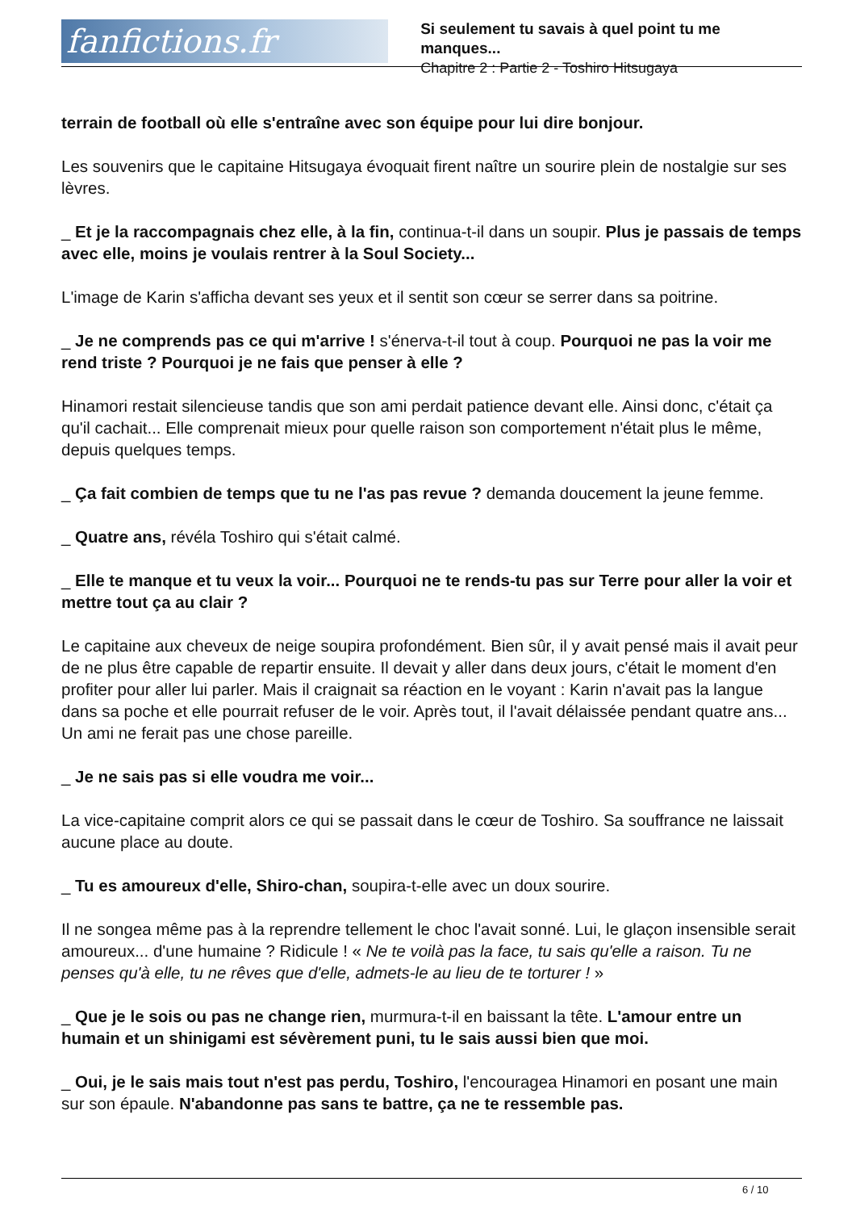fanfictions.fr
Si seulement tu savais à quel point tu me manques...
Chapitre 2 : Partie 2 - Toshiro Hitsugaya
terrain de football où elle s'entraîne avec son équipe pour lui dire bonjour.
Les souvenirs que le capitaine Hitsugaya évoquait firent naître un sourire plein de nostalgie sur ses lèvres.
_ Et je la raccompagnais chez elle, à la fin, continua-t-il dans un soupir. Plus je passais de temps avec elle, moins je voulais rentrer à la Soul Society...
L'image de Karin s'afficha devant ses yeux et il sentit son cœur se serrer dans sa poitrine.
_ Je ne comprends pas ce qui m'arrive ! s'énerva-t-il tout à coup. Pourquoi ne pas la voir me rend triste ? Pourquoi je ne fais que penser à elle ?
Hinamori restait silencieuse tandis que son ami perdait patience devant elle. Ainsi donc, c'était ça qu'il cachait... Elle comprenait mieux pour quelle raison son comportement n'était plus le même, depuis quelques temps.
_ Ça fait combien de temps que tu ne l'as pas revue ? demanda doucement la jeune femme.
_ Quatre ans, révéla Toshiro qui s'était calmé.
_ Elle te manque et tu veux la voir... Pourquoi ne te rends-tu pas sur Terre pour aller la voir et mettre tout ça au clair ?
Le capitaine aux cheveux de neige soupira profondément. Bien sûr, il y avait pensé mais il avait peur de ne plus être capable de repartir ensuite. Il devait y aller dans deux jours, c'était le moment d'en profiter pour aller lui parler. Mais il craignait sa réaction en le voyant : Karin n'avait pas la langue dans sa poche et elle pourrait refuser de le voir. Après tout, il l'avait délaissée pendant quatre ans... Un ami ne ferait pas une chose pareille.
_ Je ne sais pas si elle voudra me voir...
La vice-capitaine comprit alors ce qui se passait dans le cœur de Toshiro. Sa souffrance ne laissait aucune place au doute.
_ Tu es amoureux d'elle, Shiro-chan, soupira-t-elle avec un doux sourire.
Il ne songea même pas à la reprendre tellement le choc l'avait sonné. Lui, le glaçon insensible serait amoureux... d'une humaine ? Ridicule ! « Ne te voilà pas la face, tu sais qu'elle a raison. Tu ne penses qu'à elle, tu ne rêves que d'elle, admets-le au lieu de te torturer ! »
_ Que je le sois ou pas ne change rien, murmura-t-il en baissant la tête. L'amour entre un humain et un shinigami est sévèrement puni, tu le sais aussi bien que moi.
_ Oui, je le sais mais tout n'est pas perdu, Toshiro, l'encouragea Hinamori en posant une main sur son épaule. N'abandonne pas sans te battre, ça ne te ressemble pas.
6 / 10